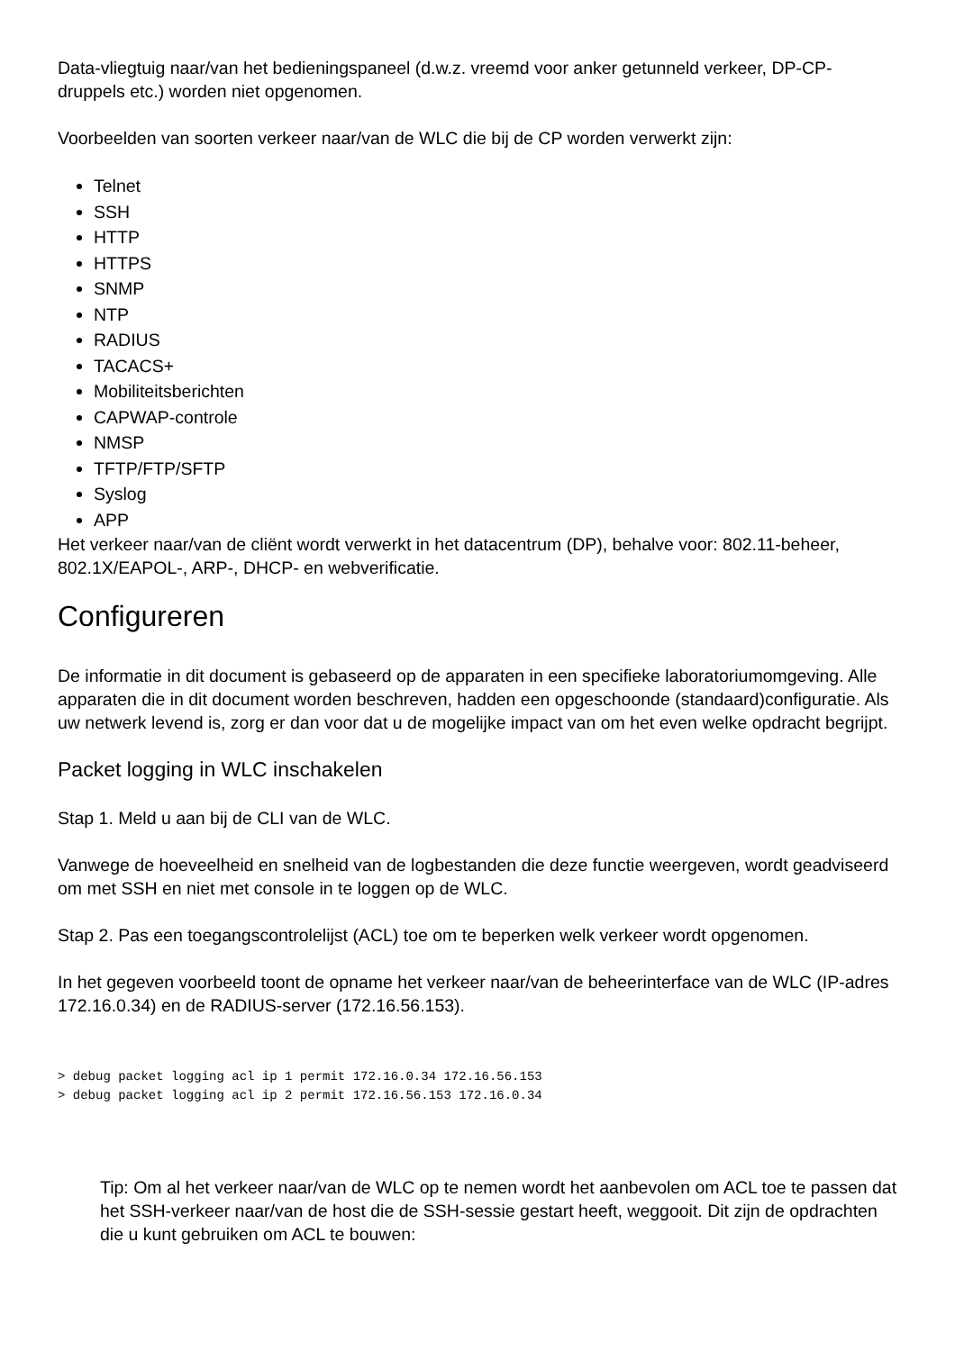Data-vliegtuig naar/van het bedieningspaneel (d.w.z. vreemd voor anker getunneld verkeer, DP-CP-druppels etc.) worden niet opgenomen.
Voorbeelden van soorten verkeer naar/van de WLC die bij de CP worden verwerkt zijn:
Telnet
SSH
HTTP
HTTPS
SNMP
NTP
RADIUS
TACACS+
Mobiliteitsberichten
CAPWAP-controle
NMSP
TFTP/FTP/SFTP
Syslog
APP
Het verkeer naar/van de cliënt wordt verwerkt in het datacentrum (DP), behalve voor: 802.11-beheer, 802.1X/EAPOL-, ARP-, DHCP- en webverificatie.
Configureren
De informatie in dit document is gebaseerd op de apparaten in een specifieke laboratoriumomgeving. Alle apparaten die in dit document worden beschreven, hadden een opgeschoonde (standaard)configuratie. Als uw netwerk levend is, zorg er dan voor dat u de mogelijke impact van om het even welke opdracht begrijpt.
Packet logging in WLC inschakelen
Stap 1. Meld u aan bij de CLI van de WLC.
Vanwege de hoeveelheid en snelheid van de logbestanden die deze functie weergeven, wordt geadviseerd om met SSH en niet met console in te loggen op de WLC.
Stap 2. Pas een toegangscontrolelijst (ACL) toe om te beperken welk verkeer wordt opgenomen.
In het gegeven voorbeeld toont de opname het verkeer naar/van de beheerinterface van de WLC (IP-adres 172.16.0.34) en de RADIUS-server (172.16.56.153).
> debug packet logging acl ip 1 permit 172.16.0.34 172.16.56.153
> debug packet logging acl ip 2 permit 172.16.56.153 172.16.0.34
Tip: Om al het verkeer naar/van de WLC op te nemen wordt het aanbevolen om ACL toe te passen dat het SSH-verkeer naar/van de host die de SSH-sessie gestart heeft, weggooit. Dit zijn de opdrachten die u kunt gebruiken om ACL te bouwen: